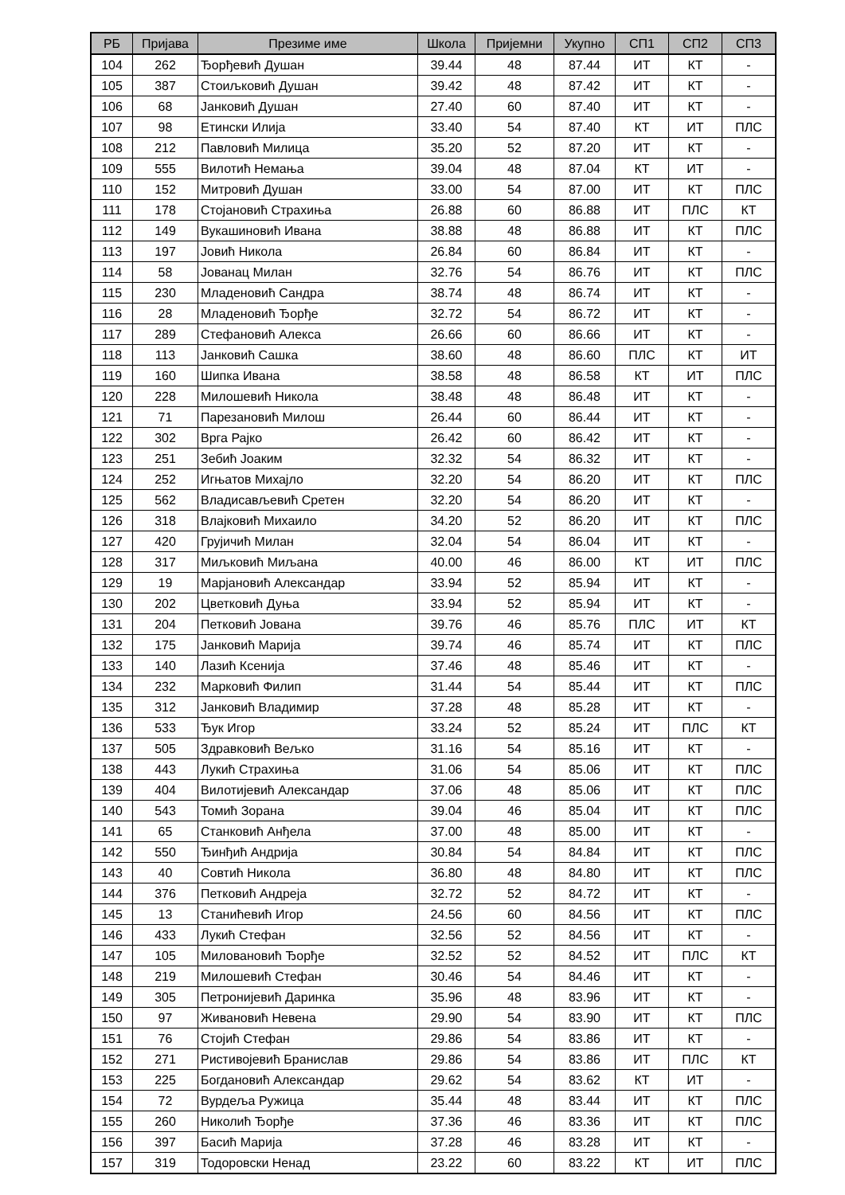| РБ | Пријава | Презиме име | Школа | Пријемни | Укупно | СП1 | СП2 | СП3 |
| --- | --- | --- | --- | --- | --- | --- | --- | --- |
| 104 | 262 | Ђорђевић Душан | 39.44 | 48 | 87.44 | ИТ | КТ | - |
| 105 | 387 | Стоиљковић Душан | 39.42 | 48 | 87.42 | ИТ | КТ | - |
| 106 | 68 | Јанковић Душан | 27.40 | 60 | 87.40 | ИТ | КТ | - |
| 107 | 98 | Етински Илија | 33.40 | 54 | 87.40 | КТ | ИТ | ПЛС |
| 108 | 212 | Павловић Милица | 35.20 | 52 | 87.20 | ИТ | КТ | - |
| 109 | 555 | Вилотић Немања | 39.04 | 48 | 87.04 | КТ | ИТ | - |
| 110 | 152 | Митровић Душан | 33.00 | 54 | 87.00 | ИТ | КТ | ПЛС |
| 111 | 178 | Стојановић Страхиња | 26.88 | 60 | 86.88 | ИТ | ПЛС | КТ |
| 112 | 149 | Вукашиновић Ивана | 38.88 | 48 | 86.88 | ИТ | КТ | ПЛС |
| 113 | 197 | Јовић Никола | 26.84 | 60 | 86.84 | ИТ | КТ | - |
| 114 | 58 | Јованац Милан | 32.76 | 54 | 86.76 | ИТ | КТ | ПЛС |
| 115 | 230 | Младеновић Сандра | 38.74 | 48 | 86.74 | ИТ | КТ | - |
| 116 | 28 | Младеновић Ђорђе | 32.72 | 54 | 86.72 | ИТ | КТ | - |
| 117 | 289 | Стефановић Алекса | 26.66 | 60 | 86.66 | ИТ | КТ | - |
| 118 | 113 | Јанковић Сашка | 38.60 | 48 | 86.60 | ПЛС | КТ | ИТ |
| 119 | 160 | Шипка Ивана | 38.58 | 48 | 86.58 | КТ | ИТ | ПЛС |
| 120 | 228 | Милошевић Никола | 38.48 | 48 | 86.48 | ИТ | КТ | - |
| 121 | 71 | Парезановић Милош | 26.44 | 60 | 86.44 | ИТ | КТ | - |
| 122 | 302 | Врга Рајко | 26.42 | 60 | 86.42 | ИТ | КТ | - |
| 123 | 251 | Зебић Јоаким | 32.32 | 54 | 86.32 | ИТ | КТ | - |
| 124 | 252 | Игњатов Михајло | 32.20 | 54 | 86.20 | ИТ | КТ | ПЛС |
| 125 | 562 | Владисављевић Сретен | 32.20 | 54 | 86.20 | ИТ | КТ | - |
| 126 | 318 | Влајковић Михаило | 34.20 | 52 | 86.20 | ИТ | КТ | ПЛС |
| 127 | 420 | Грујичић Милан | 32.04 | 54 | 86.04 | ИТ | КТ | - |
| 128 | 317 | Миљковић Миљана | 40.00 | 46 | 86.00 | КТ | ИТ | ПЛС |
| 129 | 19 | Марјановић Александар | 33.94 | 52 | 85.94 | ИТ | КТ | - |
| 130 | 202 | Цветковић Дуња | 33.94 | 52 | 85.94 | ИТ | КТ | - |
| 131 | 204 | Петковић Јована | 39.76 | 46 | 85.76 | ПЛС | ИТ | КТ |
| 132 | 175 | Јанковић Марија | 39.74 | 46 | 85.74 | ИТ | КТ | ПЛС |
| 133 | 140 | Лазић Ксенија | 37.46 | 48 | 85.46 | ИТ | КТ | - |
| 134 | 232 | Марковић Филип | 31.44 | 54 | 85.44 | ИТ | КТ | ПЛС |
| 135 | 312 | Јанковић Владимир | 37.28 | 48 | 85.28 | ИТ | КТ | - |
| 136 | 533 | Ђук Игор | 33.24 | 52 | 85.24 | ИТ | ПЛС | КТ |
| 137 | 505 | Здравковић Вељко | 31.16 | 54 | 85.16 | ИТ | КТ | - |
| 138 | 443 | Лукић Страхиња | 31.06 | 54 | 85.06 | ИТ | КТ | ПЛС |
| 139 | 404 | Вилотијевић Александар | 37.06 | 48 | 85.06 | ИТ | КТ | ПЛС |
| 140 | 543 | Томић Зорана | 39.04 | 46 | 85.04 | ИТ | КТ | ПЛС |
| 141 | 65 | Станковић Анђела | 37.00 | 48 | 85.00 | ИТ | КТ | - |
| 142 | 550 | Ђинђић Андрија | 30.84 | 54 | 84.84 | ИТ | КТ | ПЛС |
| 143 | 40 | Совтић Никола | 36.80 | 48 | 84.80 | ИТ | КТ | ПЛС |
| 144 | 376 | Петковић Андреја | 32.72 | 52 | 84.72 | ИТ | КТ | - |
| 145 | 13 | Станићевић Игор | 24.56 | 60 | 84.56 | ИТ | КТ | ПЛС |
| 146 | 433 | Лукић Стефан | 32.56 | 52 | 84.56 | ИТ | КТ | - |
| 147 | 105 | Миловановић Ђорђе | 32.52 | 52 | 84.52 | ИТ | ПЛС | КТ |
| 148 | 219 | Милошевић Стефан | 30.46 | 54 | 84.46 | ИТ | КТ | - |
| 149 | 305 | Петронијевић Даринка | 35.96 | 48 | 83.96 | ИТ | КТ | - |
| 150 | 97 | Живановић Невена | 29.90 | 54 | 83.90 | ИТ | КТ | ПЛС |
| 151 | 76 | Стојић Стефан | 29.86 | 54 | 83.86 | ИТ | КТ | - |
| 152 | 271 | Ристивојевић Бранислав | 29.86 | 54 | 83.86 | ИТ | ПЛС | КТ |
| 153 | 225 | Богдановић Александар | 29.62 | 54 | 83.62 | КТ | ИТ | - |
| 154 | 72 | Вурдеља Ружица | 35.44 | 48 | 83.44 | ИТ | КТ | ПЛС |
| 155 | 260 | Николић Ђорђе | 37.36 | 46 | 83.36 | ИТ | КТ | ПЛС |
| 156 | 397 | Басић Марија | 37.28 | 46 | 83.28 | ИТ | КТ | - |
| 157 | 319 | Тодоровски Ненад | 23.22 | 60 | 83.22 | КТ | ИТ | ПЛС |